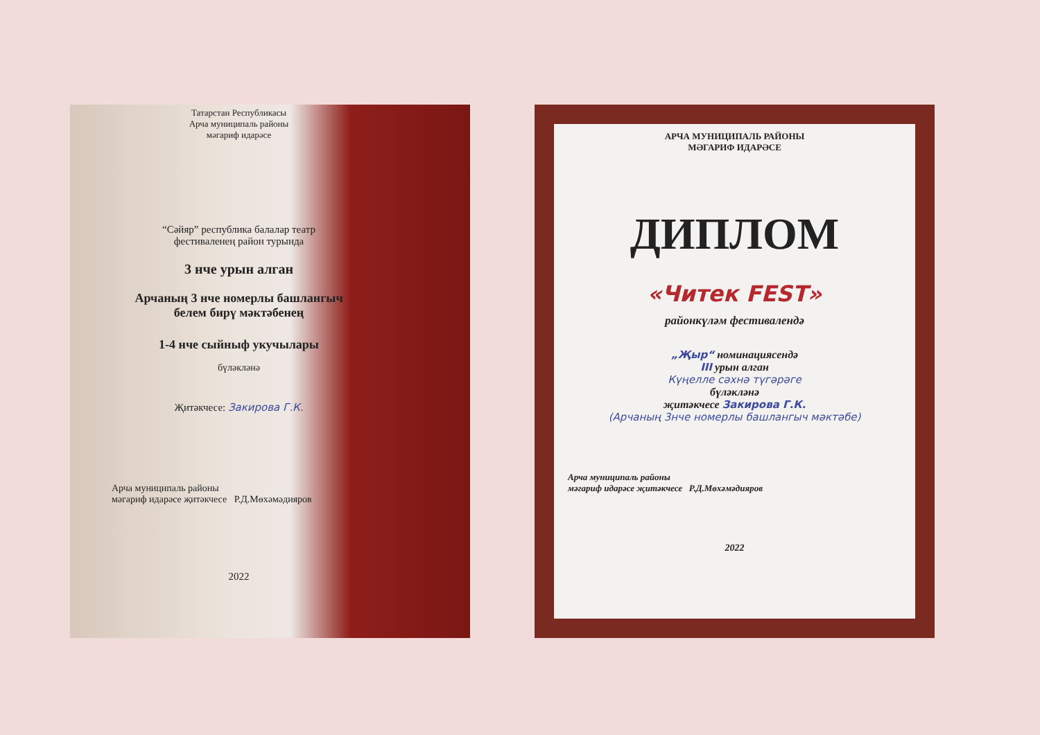Татарстан Республикасы
Арча муниципаль районы
мәгариф идарәсе
“Сәйяр” республика балалар театр
фестиваленең район турында
3 нче урын алган
Арчаның 3 нче номерлы башлангыч
белем бирү мәктәбенең
1-4 нче сыйныф укучылары
бүләкләнә
Җитәкчесе: Закирова Г.К.
Арча муниципаль районы
мәгариф идарәсе җитәкчесе Р.Д.Мөхәмәдияров
2022
АРЧА МУНИЦИПАЛЬ РАЙОНЫ
МӘГАРИФ ИДАРӘСЕ
ДИПЛОМ
«Читек FEST»
районкүләм фестивалендә
„Җыр“ номинациясендә
III урын алган
Күңелле сәхнә түгәрәге
бүләкләнә
җитәкчесе Закирова Г.К.
(Арчаның 3нче номерлы башлангыч мәктәбе)
Арча муниципаль районы
мәгариф идарәсе җитәкчесе Р.Д.Мөхәмәдияров
2022